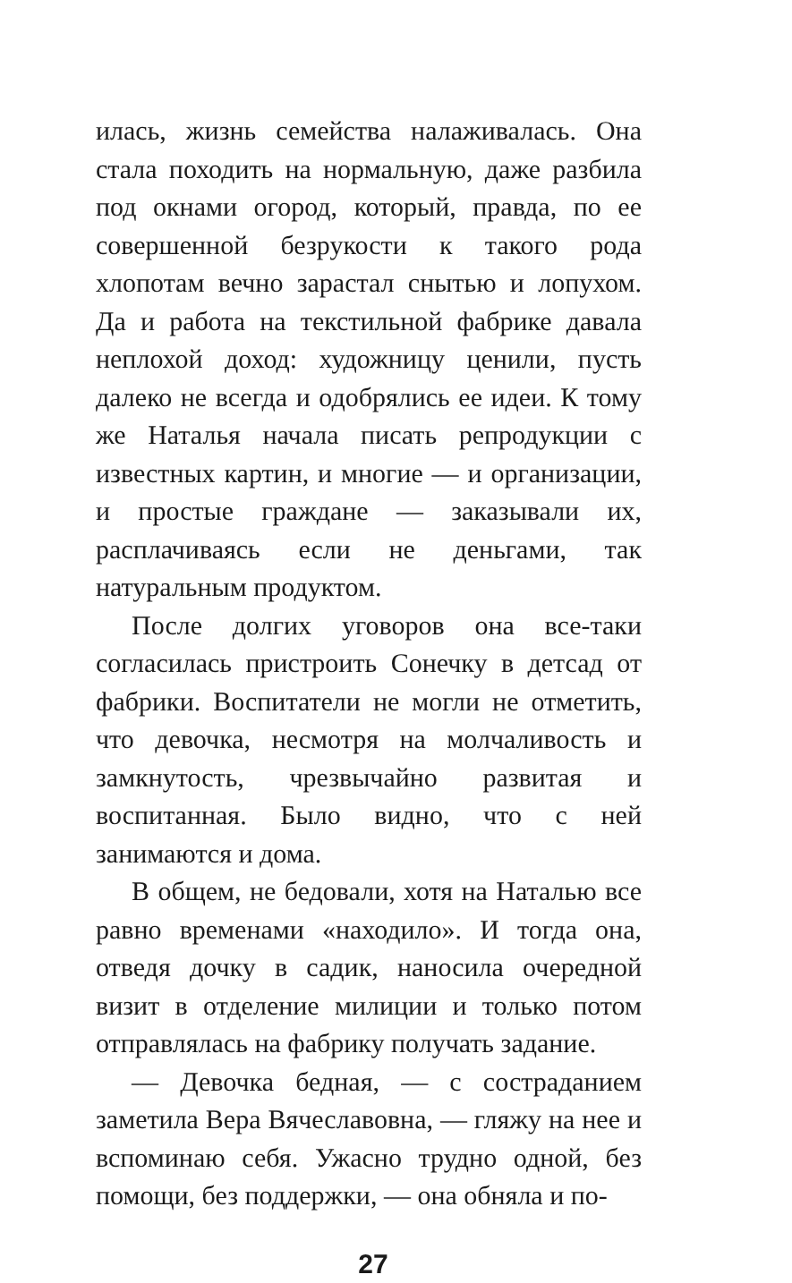илась, жизнь семейства налаживалась. Она стала походить на нормальную, даже разбила под окнами огород, который, правда, по ее совершенной безрукости к такого рода хлопотам вечно зарастал снытью и лопухом. Да и работа на текстильной фабрике давала неплохой доход: художницу ценили, пусть далеко не всегда и одобрялись ее идеи. К тому же Наталья начала писать репродукции с известных картин, и многие — и организации, и простые граждане — заказывали их, расплачиваясь если не деньгами, так натуральным продуктом.
После долгих уговоров она все-таки согласилась пристроить Сонечку в детсад от фабрики. Воспитатели не могли не отметить, что девочка, несмотря на молчаливость и замкнутость, чрезвычайно развитая и воспитанная. Было видно, что с ней занимаются и дома.
В общем, не бедовали, хотя на Наталью все равно временами «находило». И тогда она, отведя дочку в садик, наносила очередной визит в отделение милиции и только потом отправлялась на фабрику получать задание.
— Девочка бедная, — с состраданием заметила Вера Вячеславовна, — гляжу на нее и вспоминаю себя. Ужасно трудно одной, без помощи, без поддержки, — она обняла и по-
27